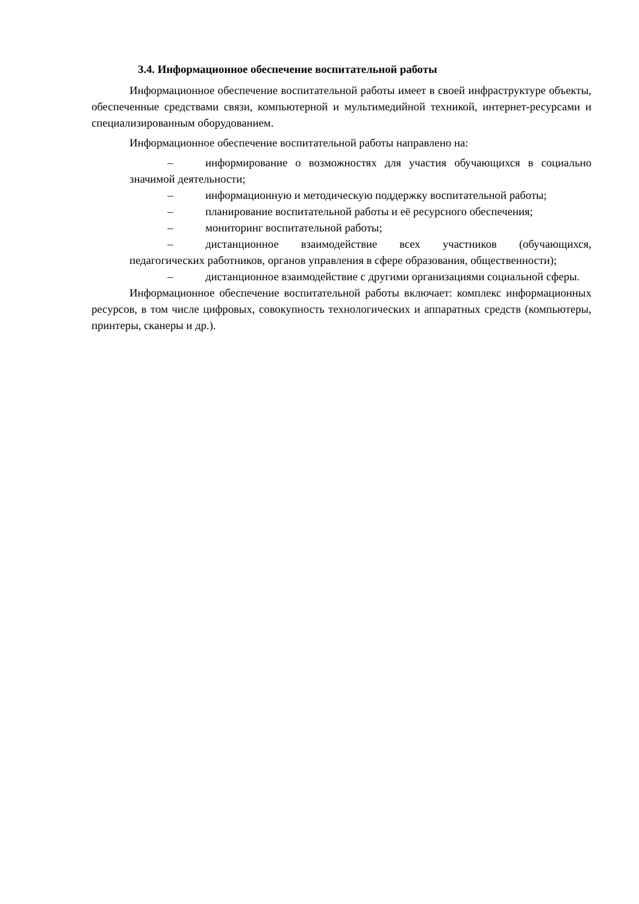3.4. Информационное обеспечение воспитательной работы
Информационное обеспечение воспитательной работы имеет в своей инфраструктуре объекты, обеспеченные средствами связи, компьютерной и мультимедийной техникой, интернет-ресурсами и специализированным оборудованием.
Информационное обеспечение воспитательной работы направлено на:
– информирование о возможностях для участия обучающихся в социально значимой деятельности;
– информационную и методическую поддержку воспитательной работы;
– планирование воспитательной работы и её ресурсного обеспечения;
– мониторинг воспитательной работы;
– дистанционное взаимодействие всех участников (обучающихся, педагогических работников, органов управления в сфере образования, общественности);
– дистанционное взаимодействие с другими организациями социальной сферы.
Информационное обеспечение воспитательной работы включает: комплекс информационных ресурсов, в том числе цифровых, совокупность технологических и аппаратных средств (компьютеры, принтеры, сканеры и др.).